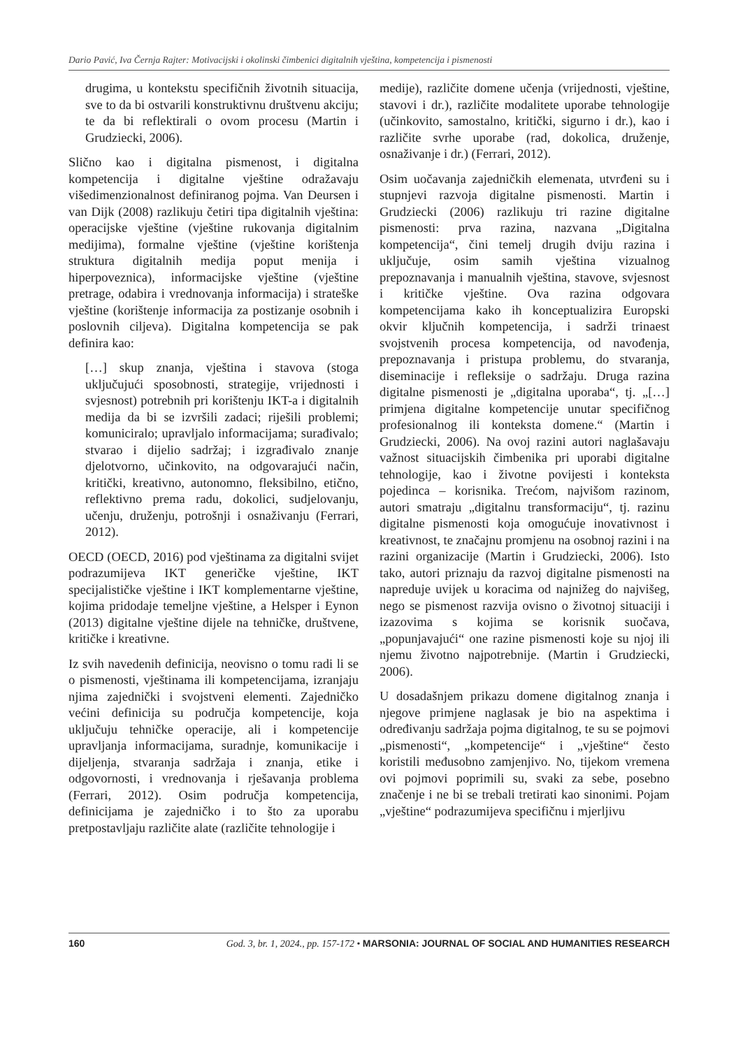Dario Pavić, Iva Černja Rajter: Motivacijski i okolinski čimbenici digitalnih vještina, kompetencija i pismenosti
drugima, u kontekstu specifičnih životnih situacija, sve to da bi ostvarili konstruktivnu društvenu akciju; te da bi reflektirali o ovom procesu (Martin i Grudziecki, 2006).
Slično kao i digitalna pismenost, i digitalna kompetencija i digitalne vještine odražavaju višedimenzionalnost definiranog pojma. Van Deursen i van Dijk (2008) razlikuju četiri tipa digitalnih vještina: operacijske vještine (vještine rukovanja digitalnim medijima), formalne vještine (vještine korištenja struktura digitalnih medija poput menija i hiperpoveznica), informacijske vještine (vještine pretrage, odabira i vrednovanja informacija) i strateške vještine (korištenje informacija za postizanje osobnih i poslovnih ciljeva). Digitalna kompetencija se pak definira kao:
[…] skup znanja, vještina i stavova (stoga uključujući sposobnosti, strategije, vrijednosti i svjesnost) potrebnih pri korištenju IKT-a i digitalnih medija da bi se izvršili zadaci; riješili problemi; komuniciralo; upravljalo informacijama; surađivalo; stvarao i dijelio sadržaj; i izgrađivalo znanje djelotvorno, učinkovito, na odgovarajući način, kritički, kreativno, autonomno, fleksibilno, etično, reflektivno prema radu, dokolici, sudjelovanju, učenju, druženju, potrošnji i osnaživanju (Ferrari, 2012).
OECD (OECD, 2016) pod vještinama za digitalni svijet podrazumijeva IKT generičke vještine, IKT specijalističke vještine i IKT komplementarne vještine, kojima pridodaje temeljne vještine, a Helsper i Eynon (2013) digitalne vještine dijele na tehničke, društvene, kritičke i kreativne.
Iz svih navedenih definicija, neovisno o tomu radi li se o pismenosti, vještinama ili kompetencijama, izranjaju njima zajednički i svojstveni elementi. Zajedničko većini definicija su područja kompetencije, koja uključuju tehničke operacije, ali i kompetencije upravljanja informacijama, suradnje, komunikacije i dijeljenja, stvaranja sadržaja i znanja, etike i odgovornosti, i vrednovanja i rješavanja problema (Ferrari, 2012). Osim područja kompetencija, definicijama je zajedničko i to što za uporabu pretpostavljaju različite alate (različite tehnologije i
medije), različite domene učenja (vrijednosti, vještine, stavovi i dr.), različite modalitete uporabe tehnologije (učinkovito, samostalno, kritički, sigurno i dr.), kao i različite svrhe uporabe (rad, dokolica, druženje, osnaživanje i dr.) (Ferrari, 2012).
Osim uočavanja zajedničkih elemenata, utvrđeni su i stupnjevi razvoja digitalne pismenosti. Martin i Grudziecki (2006) razlikuju tri razine digitalne pismenosti: prva razina, nazvana „Digitalna kompetencija“, čini temelj drugih dviju razina i uključuje, osim samih vještina vizualnog prepoznavanja i manualnih vještina, stavove, svjesnost i kritičke vještine. Ova razina odgovara kompetencijama kako ih konceptualizira Europski okvir ključnih kompetencija, i sadrži trinaest svojstvenih procesa kompetencija, od navođenja, prepoznavanja i pristupa problemu, do stvaranja, diseminacije i refleksije o sadržaju. Druga razina digitalne pismenosti je „digitalna uporaba“, tj. „[…] primjena digitalne kompetencije unutar specifičnog profesionalnog ili konteksta domene.“ (Martin i Grudziecki, 2006). Na ovoj razini autori naglašavaju važnost situacijskih čimbenika pri uporabi digitalne tehnologije, kao i životne povijesti i konteksta pojedinca – korisnika. Trećom, najvišom razinom, autori smatraju „digitalnu transformaciju“, tj. razinu digitalne pismenosti koja omogućuje inovativnost i kreativnost, te značajnu promjenu na osobnoj razini i na razini organizacije (Martin i Grudziecki, 2006). Isto tako, autori priznaju da razvoj digitalne pismenosti na napreduje uvijek u koracima od najnižeg do najvišeg, nego se pismenost razvija ovisno o životnoj situaciji i izazovima s kojima se korisnik suočava, „popunjavajući“ one razine pismenosti koje su njoj ili njemu životno najpotrebnije. (Martin i Grudziecki, 2006).
U dosadašnjem prikazu domene digitalnog znanja i njegove primjene naglasak je bio na aspektima i određivanju sadržaja pojma digitalnog, te su se pojmovi „pismenosti“, „kompetencije“ i „vještine“ često koristili međusobno zamjenjivo. No, tijekom vremena ovi pojmovi poprimili su, svaki za sebe, posebno značenje i ne bi se trebali tretirati kao sinonimi. Pojam „vještine“ podrazumijeva specifičnu i mjerljivu
160 God. 3, br. 1, 2024., pp. 157-172 • MARSONIA: JOURNAL OF SOCIAL AND HUMANITIES RESEARCH